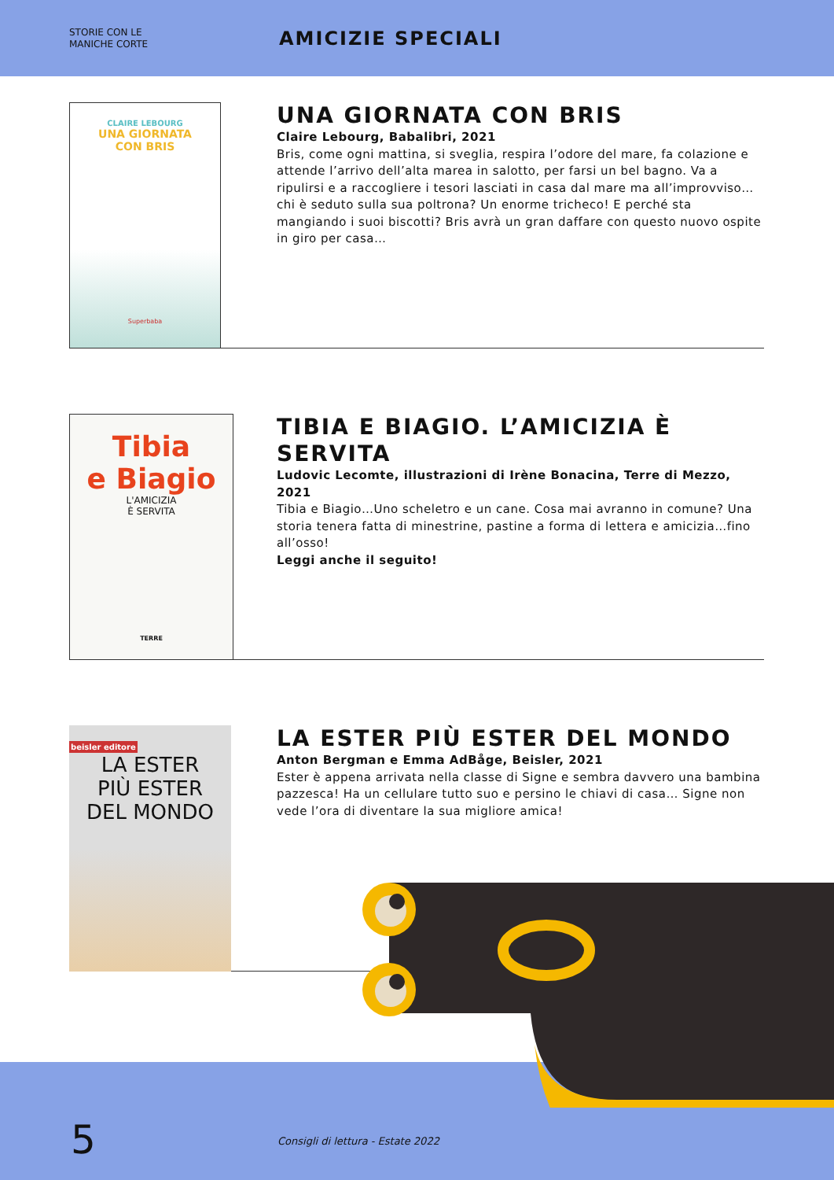STORIE CON LE
MANICHE CORTE
AMICIZIE SPECIALI
CLAIRE LEBOURG
UNA GIORNATA
CON BRIS
Superbaba
UNA GIORNATA CON BRIS
Claire Lebourg, Babalibri, 2021
Bris, come ogni mattina, si sveglia, respira l’odore del mare, fa colazione e attende l’arrivo dell’alta marea in salotto, per farsi un bel bagno. Va a ripulirsi e a raccogliere i tesori lasciati in casa dal mare ma all’improvviso… chi è seduto sulla sua poltrona? Un enorme tricheco! E perché sta mangiando i suoi biscotti? Bris avrà un gran daffare con questo nuovo ospite in giro per casa…
Tibia
e Biagio
L'AMICIZIA
È SERVITA
TERRE
TIBIA E BIAGIO. L’AMICIZIA È SERVITA
Ludovic Lecomte, illustrazioni di Irène Bonacina, Terre di Mezzo, 2021
Tibia e Biagio…Uno scheletro e un cane. Cosa mai avranno in comune? Una storia tenera fatta di minestrine, pastine a forma di lettera e amicizia…fino all’osso!
Leggi anche il seguito!
beisler editore
LA ESTER
PIÙ ESTER
DEL MONDO
LA ESTER PIÙ ESTER DEL MONDO
Anton Bergman e Emma AdBåge, Beisler, 2021
Ester è appena arrivata nella classe di Signe e sembra davvero una bambina pazzesca! Ha un cellulare tutto suo e persino le chiavi di casa… Signe non vede l’ora di diventare la sua migliore amica!
5
Consigli di lettura - Estate 2022